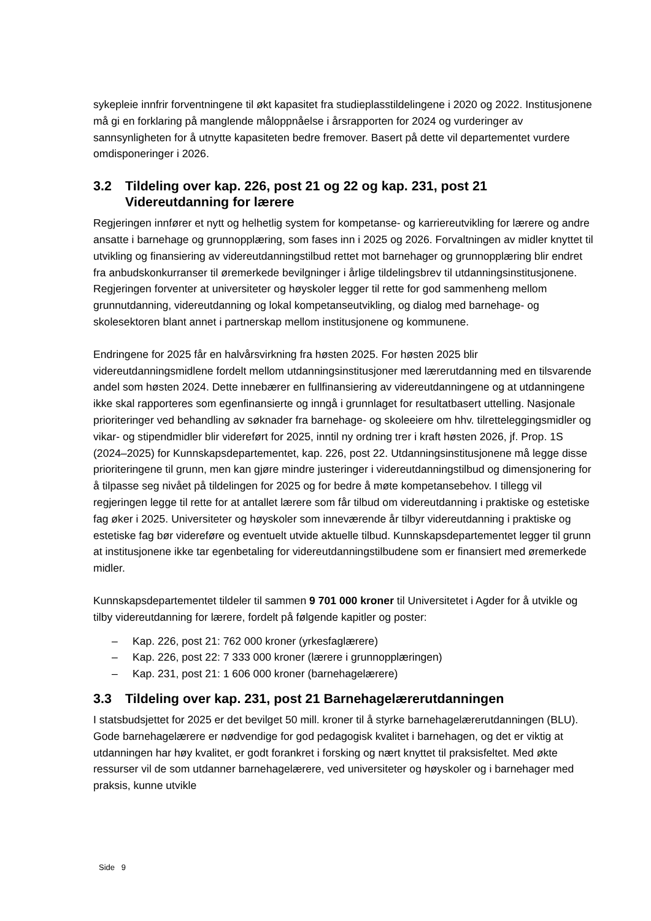sykepleie innfrir forventningene til økt kapasitet fra studieplasstildelingene i 2020 og 2022. Institusjonene må gi en forklaring på manglende måloppnåelse i årsrapporten for 2024 og vurderinger av sannsynligheten for å utnytte kapasiteten bedre fremover. Basert på dette vil departementet vurdere omdisponeringer i 2026.
3.2 Tildeling over kap. 226, post 21 og 22 og kap. 231, post 21 Videreutdanning for lærere
Regjeringen innfører et nytt og helhetlig system for kompetanse- og karriereutvikling for lærere og andre ansatte i barnehage og grunnopplæring, som fases inn i 2025 og 2026. Forvaltningen av midler knyttet til utvikling og finansiering av videreutdanningstilbud rettet mot barnehager og grunnopplæring blir endret fra anbudskonkurranser til øremerkede bevilgninger i årlige tildelingsbrev til utdanningsinstitusjonene. Regjeringen forventer at universiteter og høyskoler legger til rette for god sammenheng mellom grunnutdanning, videreutdanning og lokal kompetanseutvikling, og dialog med barnehage- og skolesektoren blant annet i partnerskap mellom institusjonene og kommunene.
Endringene for 2025 får en halvårsvirkning fra høsten 2025. For høsten 2025 blir videreutdanningsmidlene fordelt mellom utdanningsinstitusjoner med lærerutdanning med en tilsvarende andel som høsten 2024. Dette innebærer en fullfinansiering av videreutdanningene og at utdanningene ikke skal rapporteres som egenfinansierte og inngå i grunnlaget for resultatbasert uttelling. Nasjonale prioriteringer ved behandling av søknader fra barnehage- og skoleeiere om hhv. tilretteleggingsmidler og vikar- og stipendmidler blir videreført for 2025, inntil ny ordning trer i kraft høsten 2026, jf. Prop. 1S (2024–2025) for Kunnskapsdepartementet, kap. 226, post 22. Utdanningsinstitusjonene må legge disse prioriteringene til grunn, men kan gjøre mindre justeringer i videreutdanningstilbud og dimensjonering for å tilpasse seg nivået på tildelingen for 2025 og for bedre å møte kompetansebehov. I tillegg vil regjeringen legge til rette for at antallet lærere som får tilbud om videreutdanning i praktiske og estetiske fag øker i 2025. Universiteter og høyskoler som inneværende år tilbyr videreutdanning i praktiske og estetiske fag bør videreføre og eventuelt utvide aktuelle tilbud. Kunnskapsdepartementet legger til grunn at institusjonene ikke tar egenbetaling for videreutdanningstilbudene som er finansiert med øremerkede midler.
Kunnskapsdepartementet tildeler til sammen 9 701 000 kroner til Universitetet i Agder for å utvikle og tilby videreutdanning for lærere, fordelt på følgende kapitler og poster:
– Kap. 226, post 21: 762 000 kroner (yrkesfaglærere)
– Kap. 226, post 22: 7 333 000 kroner (lærere i grunnopplæringen)
– Kap. 231, post 21: 1 606 000 kroner (barnehagelærere)
3.3 Tildeling over kap. 231, post 21 Barnehagelærerutdanningen
I statsbudsjettet for 2025 er det bevilget 50 mill. kroner til å styrke barnehagelærerutdanningen (BLU). Gode barnehagelærere er nødvendige for god pedagogisk kvalitet i barnehagen, og det er viktig at utdanningen har høy kvalitet, er godt forankret i forsking og nært knyttet til praksisfeltet. Med økte ressurser vil de som utdanner barnehagelærere, ved universiteter og høyskoler og i barnehager med praksis, kunne utvikle
Side 9